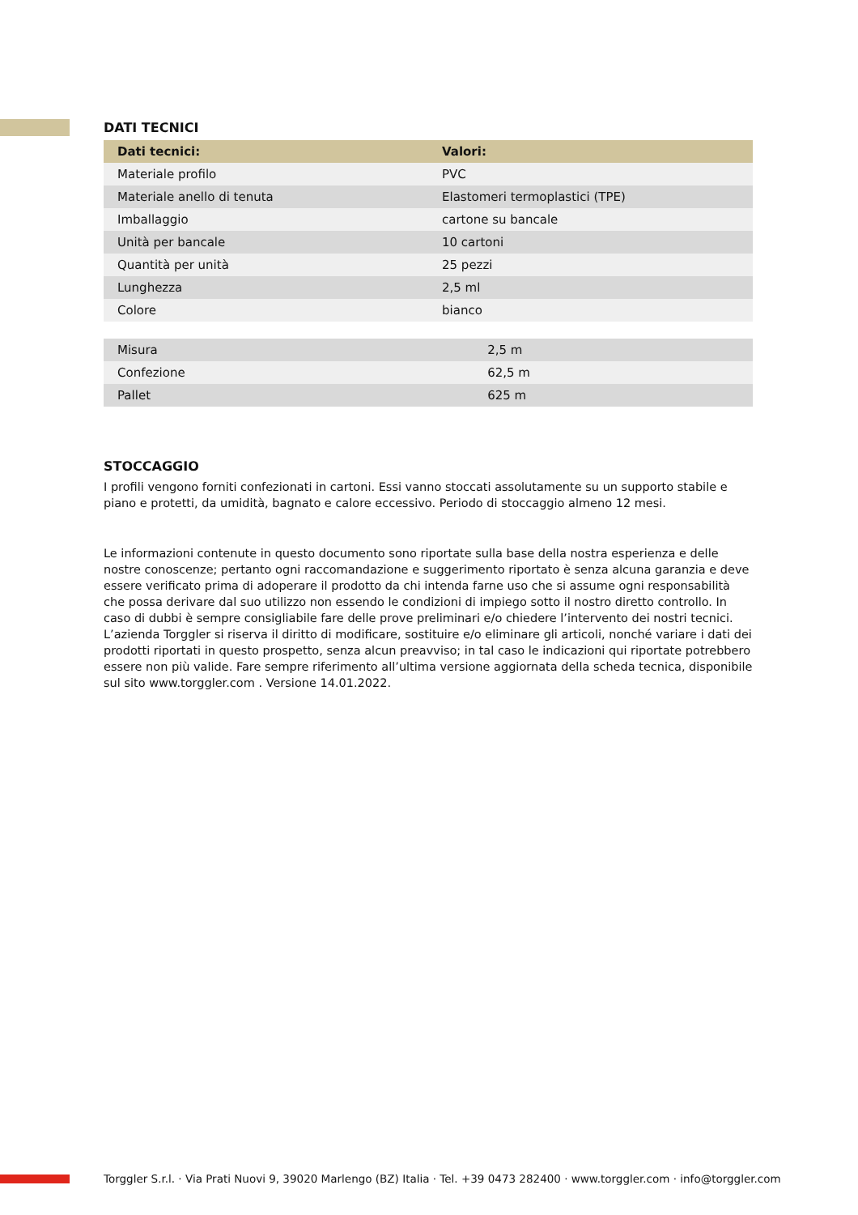DATI TECNICI
| Dati tecnici: | Valori: |
| --- | --- |
| Materiale profilo | PVC |
| Materiale anello di tenuta | Elastomeri termoplastici (TPE) |
| Imballaggio | cartone su bancale |
| Unità per bancale | 10 cartoni |
| Quantità per unità | 25 pezzi |
| Lunghezza | 2,5 ml |
| Colore | bianco |
| Misura | 2,5 m |
| Confezione | 62,5 m |
| Pallet | 625 m |
STOCCAGGIO
I profili vengono forniti confezionati in cartoni. Essi vanno stoccati assolutamente su un supporto stabile e piano e protetti, da umidità, bagnato e calore eccessivo. Periodo di stoccaggio almeno 12 mesi.
Le informazioni contenute in questo documento sono riportate sulla base della nostra esperienza e delle nostre conoscenze; pertanto ogni raccomandazione e suggerimento riportato è senza alcuna garanzia e deve essere verificato prima di adoperare il prodotto da chi intenda farne uso che si assume ogni responsabilità che possa derivare dal suo utilizzo non essendo le condizioni di impiego sotto il nostro diretto controllo. In caso di dubbi è sempre consigliabile fare delle prove preliminari e/o chiedere l’intervento dei nostri tecnici. L’azienda Torggler si riserva il diritto di modificare, sostituire e/o eliminare gli articoli, nonché variare i dati dei prodotti riportati in questo prospetto, senza alcun preavviso; in tal caso le indicazioni qui riportate potrebbero essere non più valide. Fare sempre riferimento all’ultima versione aggiornata della scheda tecnica, disponibile sul sito www.torggler.com . Versione 14.01.2022.
Torggler S.r.l. · Via Prati Nuovi 9, 39020 Marlengo (BZ) Italia · Tel. +39 0473 282400 · www.torggler.com · info@torggler.com